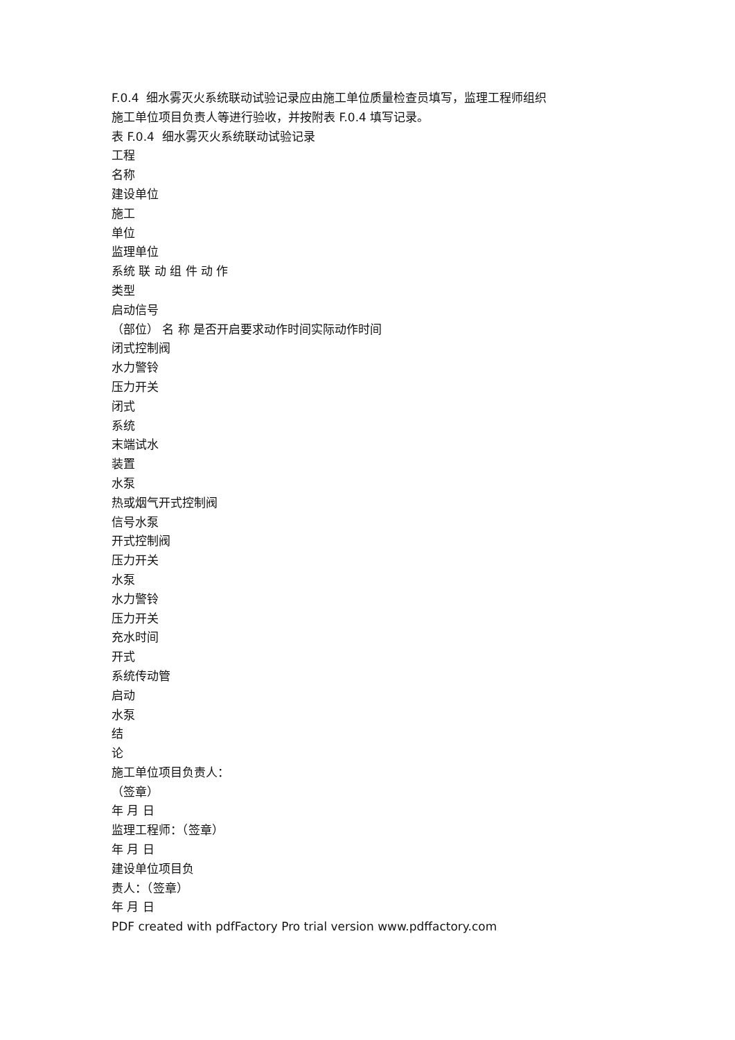F.0.4 细水雾灭火系统联动试验记录应由施工单位质量检查员填写，监理工程师组织
施工单位项目负责人等进行验收，并按附表 F.0.4 填写记录。
表 F.0.4 细水雾灭火系统联动试验记录
工程
名称
建设单位
施工
单位
监理单位
系统 联 动 组 件 动 作
类型
启动信号
（部位） 名 称 是否开启要求动作时间实际动作时间
闭式控制阀
水力警铃
压力开关
闭式
系统
末端试水
装置
水泵
热或烟气开式控制阀
信号水泵
开式控制阀
压力开关
水泵
水力警铃
压力开关
充水时间
开式
系统传动管
启动
水泵
结
论
施工单位项目负责人：
（签章）
年 月 日
监理工程师：（签章）
年 月 日
建设单位项目负
责人：（签章）
年 月 日
PDF created with pdfFactory Pro trial version www.pdffactory.com